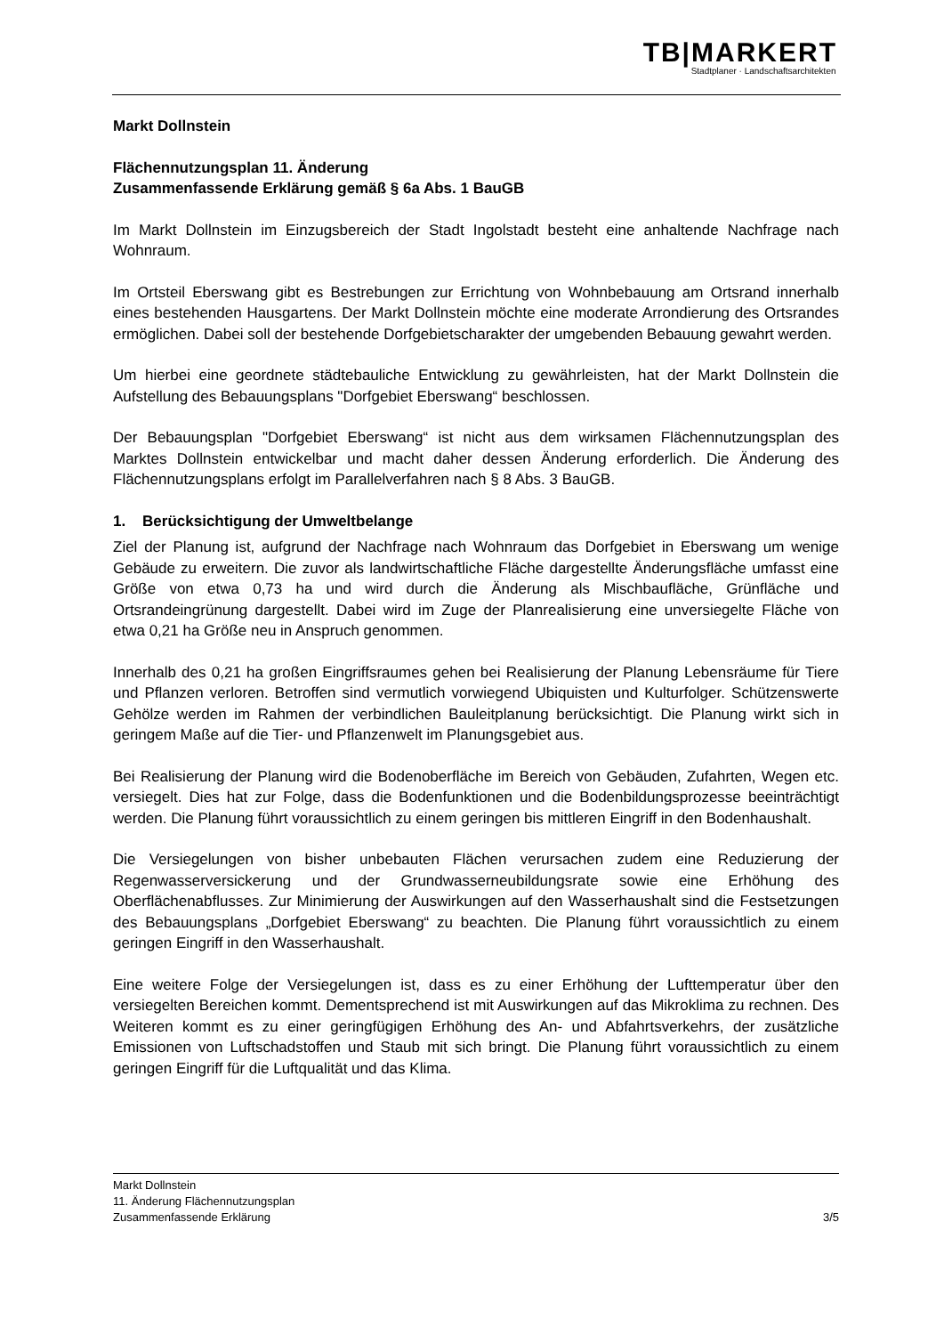TB|MARKERT
Stadtplaner · Landschaftsarchitekten
Markt Dollnstein
Flächennutzungsplan 11. Änderung
Zusammenfassende Erklärung gemäß § 6a Abs. 1 BauGB
Im Markt Dollnstein im Einzugsbereich der Stadt Ingolstadt besteht eine anhaltende Nachfrage nach Wohnraum.
Im Ortsteil Eberswang gibt es Bestrebungen zur Errichtung von Wohnbebauung am Ortsrand innerhalb eines bestehenden Hausgartens. Der Markt Dollnstein möchte eine moderate Arrondierung des Ortsrandes ermöglichen. Dabei soll der bestehende Dorfgebietscharakter der umgebenden Bebauung gewahrt werden.
Um hierbei eine geordnete städtebauliche Entwicklung zu gewährleisten, hat der Markt Dollnstein die Aufstellung des Bebauungsplans "Dorfgebiet Eberswang“ beschlossen.
Der Bebauungsplan "Dorfgebiet Eberswang“ ist nicht aus dem wirksamen Flächennutzungsplan des Marktes Dollnstein entwickelbar und macht daher dessen Änderung erforderlich. Die Änderung des Flächennutzungsplans erfolgt im Parallelverfahren nach § 8 Abs. 3 BauGB.
1. Berücksichtigung der Umweltbelange
Ziel der Planung ist, aufgrund der Nachfrage nach Wohnraum das Dorfgebiet in Eberswang um wenige Gebäude zu erweitern. Die zuvor als landwirtschaftliche Fläche dargestellte Änderungsfläche umfasst eine Größe von etwa 0,73 ha und wird durch die Änderung als Mischbaufläche, Grünfläche und Ortsrandeingrünung dargestellt. Dabei wird im Zuge der Planrealisierung eine unversiegelte Fläche von etwa 0,21 ha Größe neu in Anspruch genommen.
Innerhalb des 0,21 ha großen Eingriffsraumes gehen bei Realisierung der Planung Lebensräume für Tiere und Pflanzen verloren. Betroffen sind vermutlich vorwiegend Ubiquisten und Kulturfolger. Schützenswerte Gehölze werden im Rahmen der verbindlichen Bauleitplanung berücksichtigt. Die Planung wirkt sich in geringem Maße auf die Tier- und Pflanzenwelt im Planungsgebiet aus.
Bei Realisierung der Planung wird die Bodenoberfläche im Bereich von Gebäuden, Zufahrten, Wegen etc. versiegelt. Dies hat zur Folge, dass die Bodenfunktionen und die Bodenbildungsprozesse beeinträchtigt werden. Die Planung führt voraussichtlich zu einem geringen bis mittleren Eingriff in den Bodenhaushalt.
Die Versiegelungen von bisher unbebauten Flächen verursachen zudem eine Reduzierung der Regenwasserversickerung und der Grundwasserneubildungsrate sowie eine Erhöhung des Oberflächenabflusses. Zur Minimierung der Auswirkungen auf den Wasserhaushalt sind die Festsetzungen des Bebauungsplans „Dorfgebiet Eberswang“ zu beachten. Die Planung führt voraussichtlich zu einem geringen Eingriff in den Wasserhaushalt.
Eine weitere Folge der Versiegelungen ist, dass es zu einer Erhöhung der Lufttemperatur über den versiegelten Bereichen kommt. Dementsprechend ist mit Auswirkungen auf das Mikroklima zu rechnen. Des Weiteren kommt es zu einer geringfügigen Erhöhung des An- und Abfahrtsverkehrs, der zusätzliche Emissionen von Luftschadstoffen und Staub mit sich bringt. Die Planung führt voraussichtlich zu einem geringen Eingriff für die Luftqualität und das Klima.
Markt Dollnstein
11. Änderung Flächennutzungsplan
Zusammenfassende Erklärung 3/5